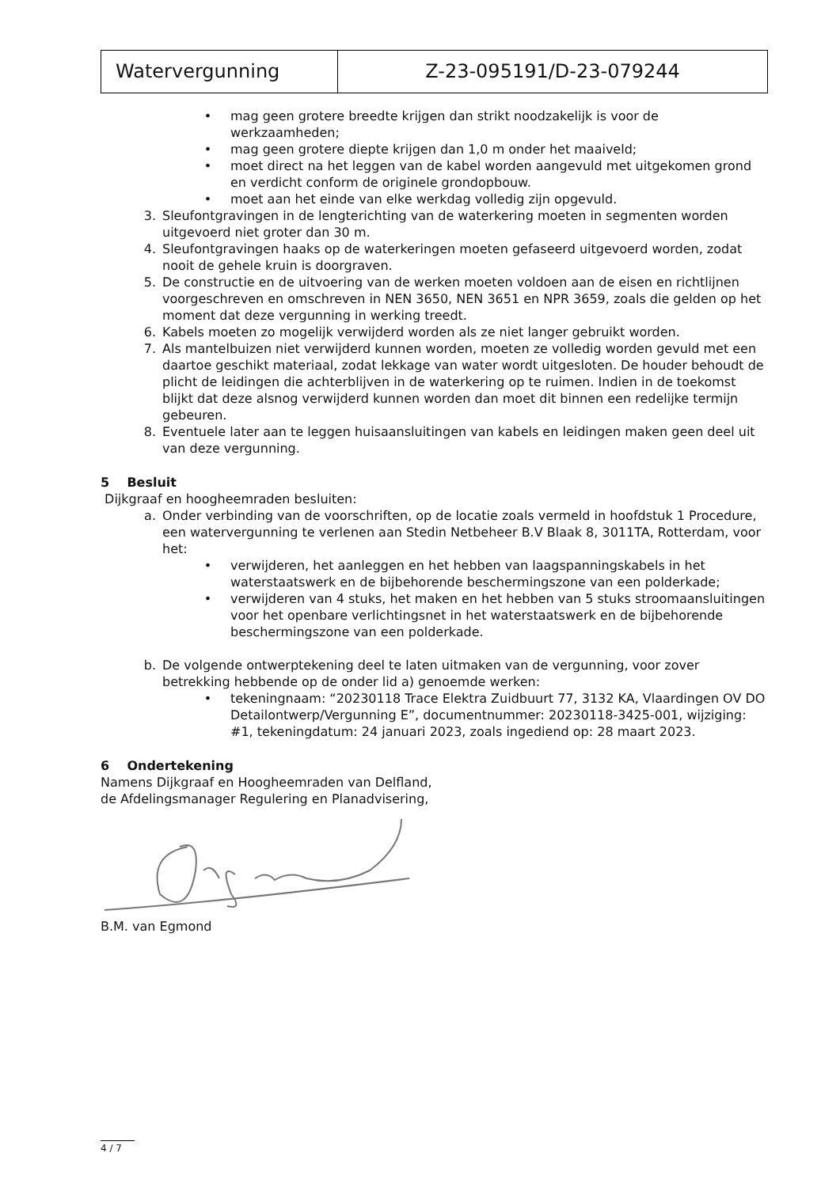| Watervergunning | Z-23-095191/D-23-079244 |
• mag geen grotere breedte krijgen dan strikt noodzakelijk is voor de werkzaamheden;
• mag geen grotere diepte krijgen dan 1,0 m onder het maaiveld;
• moet direct na het leggen van de kabel worden aangevuld met uitgekomen grond en verdicht conform de originele grondopbouw.
• moet aan het einde van elke werkdag volledig zijn opgevuld.
3. Sleufontgravingen in de lengterichting van de waterkering moeten in segmenten worden uitgevoerd niet groter dan 30 m.
4. Sleufontgravingen haaks op de waterkeringen moeten gefaseerd uitgevoerd worden, zodat nooit de gehele kruin is doorgraven.
5. De constructie en de uitvoering van de werken moeten voldoen aan de eisen en richtlijnen voorgeschreven en omschreven in NEN 3650, NEN 3651 en NPR 3659, zoals die gelden op het moment dat deze vergunning in werking treedt.
6. Kabels moeten zo mogelijk verwijderd worden als ze niet langer gebruikt worden.
7. Als mantelbuizen niet verwijderd kunnen worden, moeten ze volledig worden gevuld met een daartoe geschikt materiaal, zodat lekkage van water wordt uitgesloten. De houder behoudt de plicht de leidingen die achterblijven in de waterkering op te ruimen. Indien in de toekomst blijkt dat deze alsnog verwijderd kunnen worden dan moet dit binnen een redelijke termijn gebeuren.
8. Eventuele later aan te leggen huisaansluitingen van kabels en leidingen maken geen deel uit van deze vergunning.
5 Besluit
Dijkgraaf en hoogheemraden besluiten:
a. Onder verbinding van de voorschriften, op de locatie zoals vermeld in hoofdstuk 1 Procedure, een watervergunning te verlenen aan Stedin Netbeheer B.V Blaak 8, 3011TA, Rotterdam, voor het:
• verwijderen, het aanleggen en het hebben van laagspanningskabels in het waterstaatswerk en de bijbehorende beschermingszone van een polderkade;
• verwijderen van 4 stuks, het maken en het hebben van 5 stuks stroomaansluitingen voor het openbare verlichtingsnet in het waterstaatswerk en de bijbehorende beschermingszone van een polderkade.
b. De volgende ontwerptekening deel te laten uitmaken van de vergunning, voor zover betrekking hebbende op de onder lid a) genoemde werken:
• tekeningnaam: “20230118 Trace Elektra Zuidbuurt 77, 3132 KA, Vlaardingen OV DO Detailontwerp/Vergunning E”, documentnummer: 20230118-3425-001, wijziging: #1, tekeningdatum: 24 januari 2023, zoals ingediend op: 28 maart 2023.
6 Ondertekening
Namens Dijkgraaf en Hoogheemraden van Delfland,
de Afdelingsmanager Regulering en Planadvisering,
B.M. van Egmond
4 / 7